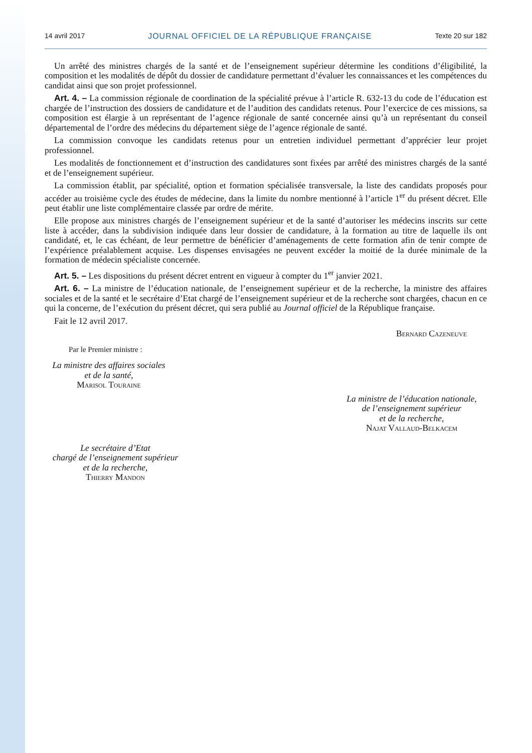14 avril 2017 JOURNAL OFFICIEL DE LA RÉPUBLIQUE FRANÇAISE Texte 20 sur 182
Un arrêté des ministres chargés de la santé et de l’enseignement supérieur détermine les conditions d’éligibilité, la composition et les modalités de dépôt du dossier de candidature permettant d’évaluer les connaissances et les compétences du candidat ainsi que son projet professionnel.
Art. 4. – La commission régionale de coordination de la spécialité prévue à l’article R. 632-13 du code de l’éducation est chargée de l’instruction des dossiers de candidature et de l’audition des candidats retenus. Pour l’exercice de ces missions, sa composition est élargie à un représentant de l’agence régionale de santé concernée ainsi qu’à un représentant du conseil départemental de l’ordre des médecins du département siège de l’agence régionale de santé.
La commission convoque les candidats retenus pour un entretien individuel permettant d’apprécier leur projet professionnel.
Les modalités de fonctionnement et d’instruction des candidatures sont fixées par arrêté des ministres chargés de la santé et de l’enseignement supérieur.
La commission établit, par spécialité, option et formation spécialisée transversale, la liste des candidats proposés pour accéder au troisième cycle des études de médecine, dans la limite du nombre mentionné à l’article 1<sup>er</sup> du présent décret. Elle peut établir une liste complémentaire classée par ordre de mérite.
Elle propose aux ministres chargés de l’enseignement supérieur et de la santé d’autoriser les médecins inscrits sur cette liste à accéder, dans la subdivision indiquée dans leur dossier de candidature, à la formation au titre de laquelle ils ont candidaté, et, le cas échéant, de leur permettre de bénéficier d’aménagements de cette formation afin de tenir compte de l’expérience préalablement acquise. Les dispenses envisagées ne peuvent excéder la moitié de la durée minimale de la formation de médecin spécialiste concernée.
Art. 5. – Les dispositions du présent décret entrent en vigueur à compter du 1<sup>er</sup> janvier 2021.
Art. 6. – La ministre de l’éducation nationale, de l’enseignement supérieur et de la recherche, la ministre des affaires sociales et de la santé et le secrétaire d’Etat chargé de l’enseignement supérieur et de la recherche sont chargées, chacun en ce qui la concerne, de l’exécution du présent décret, qui sera publié au Journal officiel de la République française.
Fait le 12 avril 2017.
Bernard Cazeneuve
Par le Premier ministre :
La ministre des affaires sociales
et de la santé,
Marisol Touraine
La ministre de l’éducation nationale,
de l’enseignement supérieur
et de la recherche,
Najat Vallaud-Belkacem
Le secrétaire d’Etat
chargé de l’enseignement supérieur
et de la recherche,
Thierry Mandon